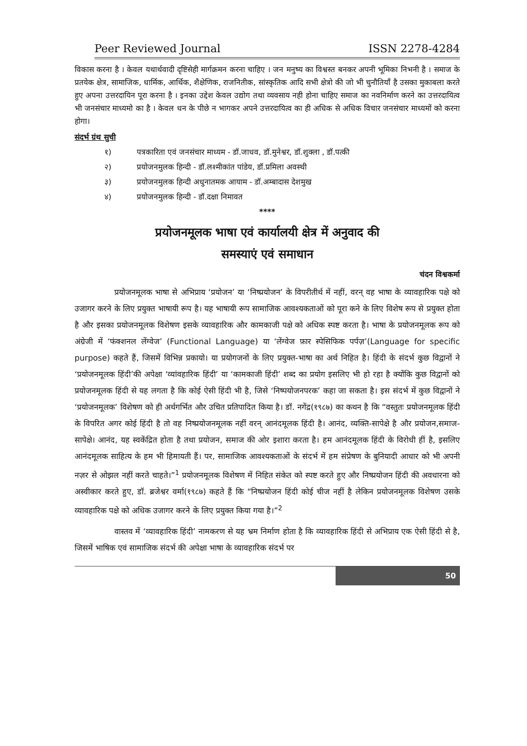Peer Reviewed Journal ISSN 2278-4284
विकास करना है । केवल यथार्थवादी दृष्टिसेही मार्गक्रमन करना चाहिए । जन मनुष्य का विश्वस्त बनकर अपनी भूमिका निभनी है । समाज के प्रतयेक क्षेत्र, सामाजिक, धार्मिक, आर्थिक, शैक्षेणिक, राजनितीक, सांस्कृतिक आदि सभी क्षेत्रो की जो भी चुनौतियाँ है उसका मुकाबला करते हुए अपना उत्तरदायिन पूरा करना है । इनका उद्देश केवल उद्योग तथा व्यवसाय नही होना चाहिए समाज का नवनिर्माण करने का उत्तरदायित्व भी जनसंचार माध्यमो का है । केवल धन के पीछे न भागकर अपने उत्तरदायित्व का ही अधिक से अधिक विचार जनसंचार माध्यमों को करना होगा।
संदर्भ ग्रंथ सुची
१) पत्रकारिता एवं जनसंचार माध्यम - डॉ.जाधव, डॉ.मुनेश्वर, डॉ.शुक्ला , डॉ.पत्की
२) प्रयोजनमुलक हिन्दी - डॉ.लश्मीकांत पांडेय, डॉ.प्रमिला अवस्थी
३) प्रयोजनमुलक हिन्दी अधुनातमक आयाम - डॉ.अम्बादास देशमुख
४) प्रयोजनमुलक हिन्दी - डॉ.दक्षा निमावत
****
प्रयोजनमूलक भाषा एवं कार्यालयी क्षेत्र में अनुवाद की
समस्याएं एवं समाधान
चंदन विश्वकर्मा
प्रयोजनमूलक भाषा से अभिप्राय ‘प्रयोजन’ या ‘निष्प्रयोजन’ के विपरीतीर्थ में नहीं, वरन् वह भाषा के व्यावहारिक पक्षे को उजागर करने के लिए प्रयुक्त भाषायी रूप है। यह भाषायी रूप सामाजिक आवश्यकताओं को पूरा कने के लिए विशेष रूप से प्रयुक्त होता है और इसका प्रयोजनमूलक विशेषण इसके व्यावहारिक और कामकाजी पक्षे को अधिक स्पष्ट करता है। भाषा के प्रयोजनमूलक रूप को अंग्रेजी में ‘फंक्शनल लेंग्वेज’ (Functional Language) या ‘लेंग्वेज फ़ार स्पेसिफिक पर्पज़’(Language for specific purpose) कहते हैं, जिसमें विभिन्न प्रकायो। या प्रयोगजनों के लिए प्रयुक्त-भाषा का अर्थ निहित है। हिंदी के संदर्भ कुछ विद्वानों ने ‘प्रयोजनमूलक हिंदी’की अपेक्षा ‘व्यांवहारिक हिंदी’ या ‘कामकाजी हिंदी’ शब्द का प्रयोग इसलिए भी हो रहा है क्योंकि कुछ विद्वानों को प्रयोजनमूलक हिंदी से यह लगता है कि कोई ऐसी हिंदी भी है, जिसे ‘निष्पयोजनपरक’ कहा जा सकता है। इस संदर्भ में कुछ विद्वानों ने ‘प्रयोजनमूलक’ विशेषण को ही अर्थगर्भित और उचित प्रतिपादित किया है। डॉ. नगेंद्र(१९८७) का कथन है कि “वस्तुतः प्रयोजनमूलक हिंदी के विपरित अगर कोई हिंदी है तो वह निष्प्रयोजनमूलक नहीं वरन् आनंदमूलक हिंदी है। आनंद, व्यक्ति-सापेक्षे है और प्रयोजन,समाज-सापेक्षे। आनंद, यह स्वकेंद्रित होता है तथा प्रयोजन, समाज की ओर इशारा करता है। हम आनंदमूलक हिंदी के विरोधी हीं है, इसलिए आनंदमूलक साहित्य के हम भी हिमायती हैं। पर, सामाजिक आवश्यकताओं के संदर्भ में हम संप्रेषण के बुनियादी आधार को भी अपनी नज़र से ओझल नहीं करते चाहते।”<sup>1</sup> प्रयोजनमूलक विशेषण में निहित संकेत को स्पष्ट करते हुए और निष्प्रयोजन हिंदी की अवधारना को अस्वीकार करते हुए, डॉ. ब्रजेश्वर वर्मा(१९८७) कहते हैं कि “निष्प्रयोजन हिंदी कोई चीज नहीं है लेकिन प्रयोजनमूलक विशेषण उसके व्यावहारिक पक्षे को अधिक उजागर करने के लिए प्रयुक्त किया गया है।”<sup>2</sup>
वास्तव में ‘व्यावहारिक हिंदी’ नामकरण से यह भ्रम निर्माण होता है कि व्यावहारिक हिंदी से अभिप्राय एक ऐसी हिंदी से है, जिसमें भाषिक एवं सामाजिक संदर्भ की अपेक्षा भाषा के व्यावहारिक संदर्भ पर
50